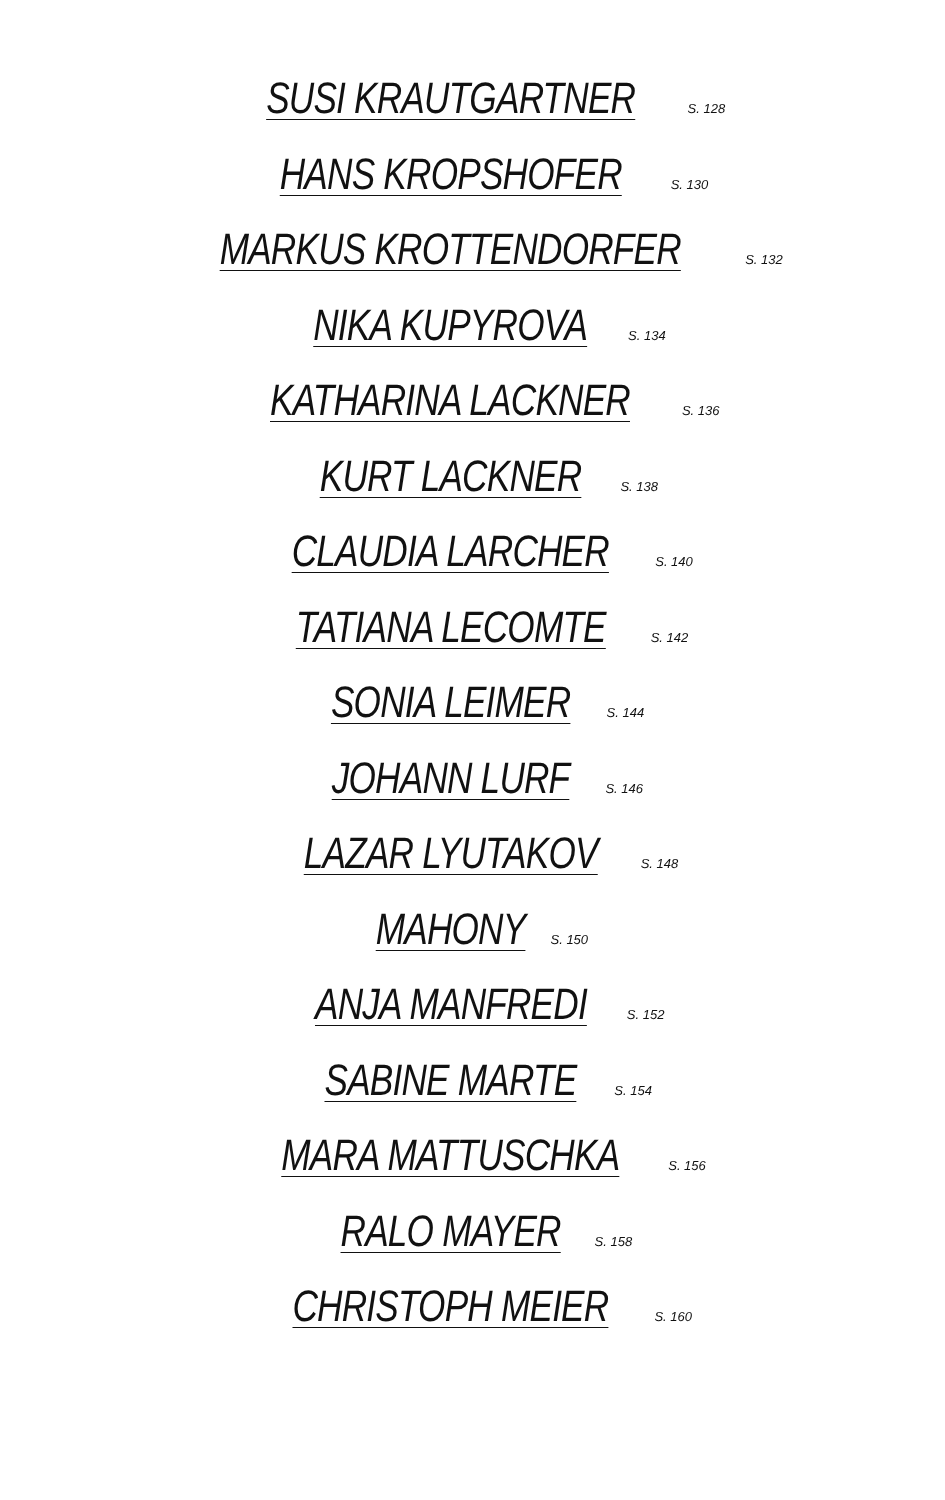SUSI KRAUTGARTNER S. 128
HANS KROPSHOFER S. 130
MARKUS KROTTENDORFER S. 132
NIKA KUPYROVA S. 134
KATHARINA LACKNER S. 136
KURT LACKNER S. 138
CLAUDIA LARCHER S. 140
TATIANA LECOMTE S. 142
SONIA LEIMER S. 144
JOHANN LURF S. 146
LAZAR LYUTAKOV S. 148
MAHONY S. 150
ANJA MANFREDI S. 152
SABINE MARTE S. 154
MARA MATTUSCHKA S. 156
RALO MAYER S. 158
CHRISTOPH MEIER S. 160